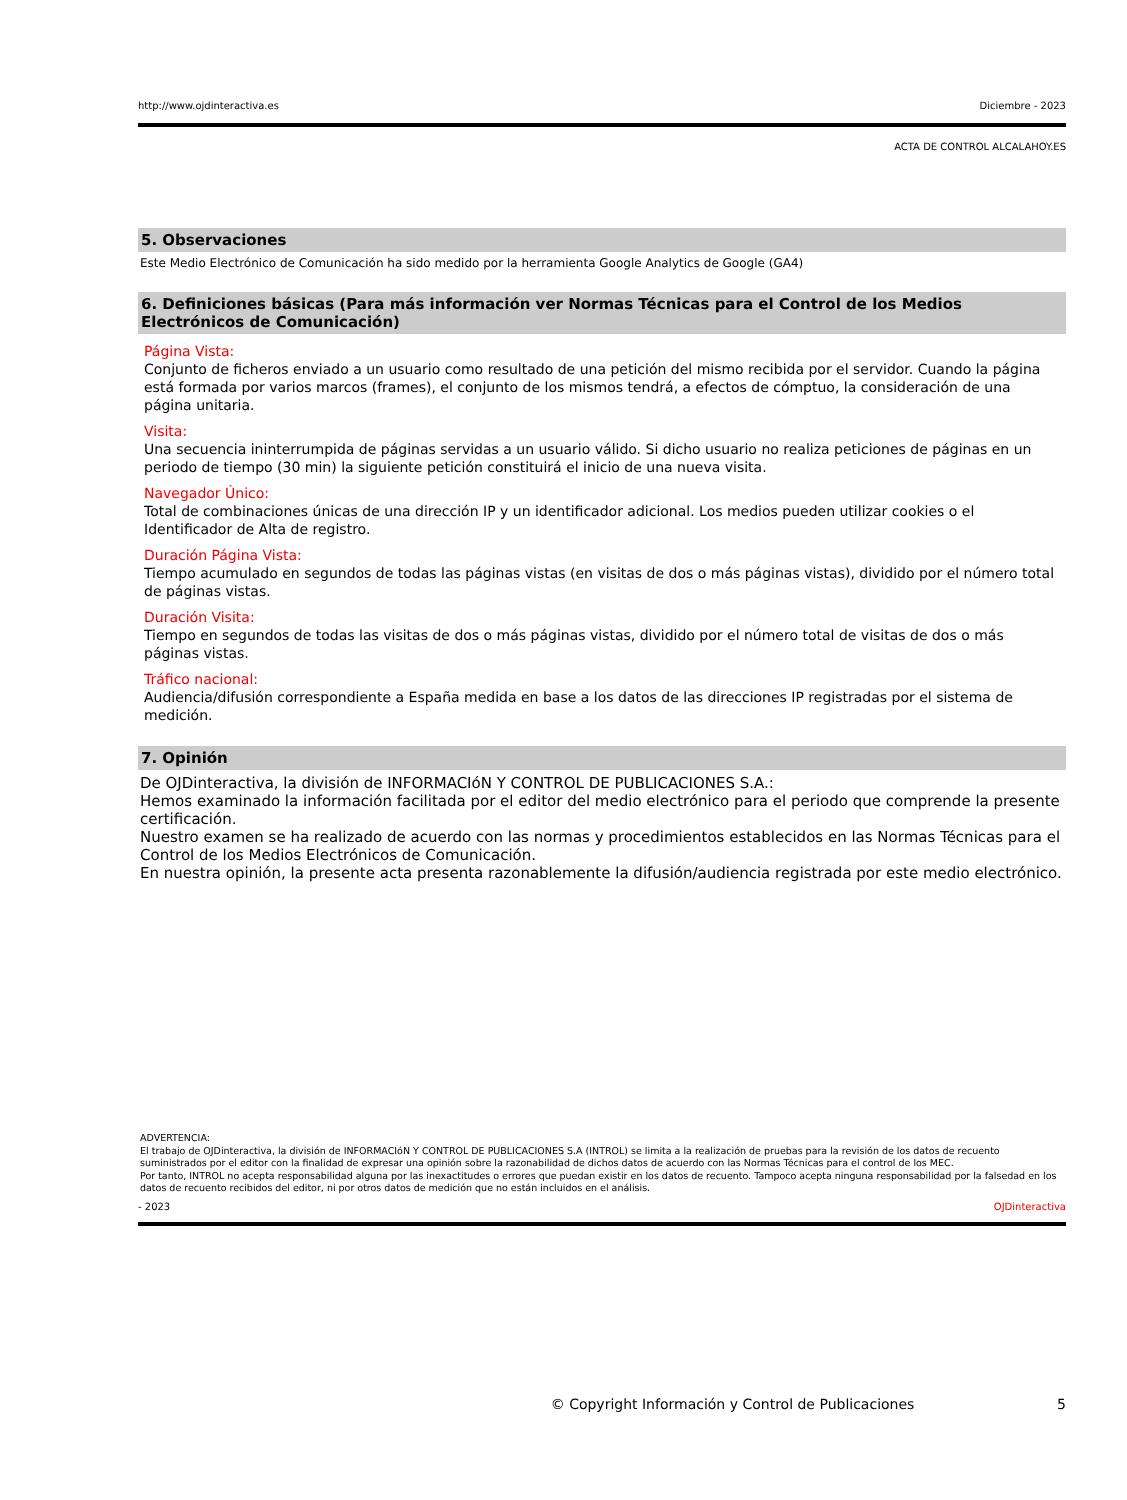http://www.ojdinteractiva.es Diciembre - 2023
ACTA DE CONTROL ALCALAHOY.ES
5. Observaciones
Este Medio Electrónico de Comunicación ha sido medido por la herramienta Google Analytics de Google (GA4)
6. Definiciones básicas (Para más información ver Normas Técnicas para el Control de los Medios Electrónicos de Comunicación)
Página Vista:
Conjunto de ficheros enviado a un usuario como resultado de una petición del mismo recibida por el servidor. Cuando la página está formada por varios marcos (frames), el conjunto de los mismos tendrá, a efectos de cómptuo, la consideración de una página unitaria.
Visita:
Una secuencia ininterrumpida de páginas servidas a un usuario válido. Si dicho usuario no realiza peticiones de páginas en un periodo de tiempo (30 min) la siguiente petición constituirá el inicio de una nueva visita.
Navegador Único:
Total de combinaciones únicas de una dirección IP y un identificador adicional. Los medios pueden utilizar cookies o el Identificador de Alta de registro.
Duración Página Vista:
Tiempo acumulado en segundos de todas las páginas vistas (en visitas de dos o más páginas vistas), dividido por el número total de páginas vistas.
Duración Visita:
Tiempo en segundos de todas las visitas de dos o más páginas vistas, dividido por el número total de visitas de dos o más páginas vistas.
Tráfico nacional:
Audiencia/difusión correspondiente a España medida en base a los datos de las direcciones IP registradas por el sistema de medición.
7. Opinión
De OJDinteractiva, la división de INFORMACIóN Y CONTROL DE PUBLICACIONES S.A.:
Hemos examinado la información facilitada por el editor del medio electrónico para el periodo que comprende la presente certificación.
Nuestro examen se ha realizado de acuerdo con las normas y procedimientos establecidos en las Normas Técnicas para el Control de los Medios Electrónicos de Comunicación.
En nuestra opinión, la presente acta presenta razonablemente la difusión/audiencia registrada por este medio electrónico.
ADVERTENCIA:
El trabajo de OJDinteractiva, la división de INFORMACIóN Y CONTROL DE PUBLICACIONES S.A (INTROL) se limita a la realización de pruebas para la revisión de los datos de recuento suministrados por el editor con la finalidad de expresar una opinión sobre la razonabilidad de dichos datos de acuerdo con las Normas Técnicas para el control de los MEC.
Por tanto, INTROL no acepta responsabilidad alguna por las inexactitudes o errores que puedan existir en los datos de recuento. Tampoco acepta ninguna responsabilidad por la falsedad en los datos de recuento recibidos del editor, ni por otros datos de medición que no están incluidos en el análisis.
- 2023 OJDinteractiva
© Copyright Información y Control de Publicaciones 5